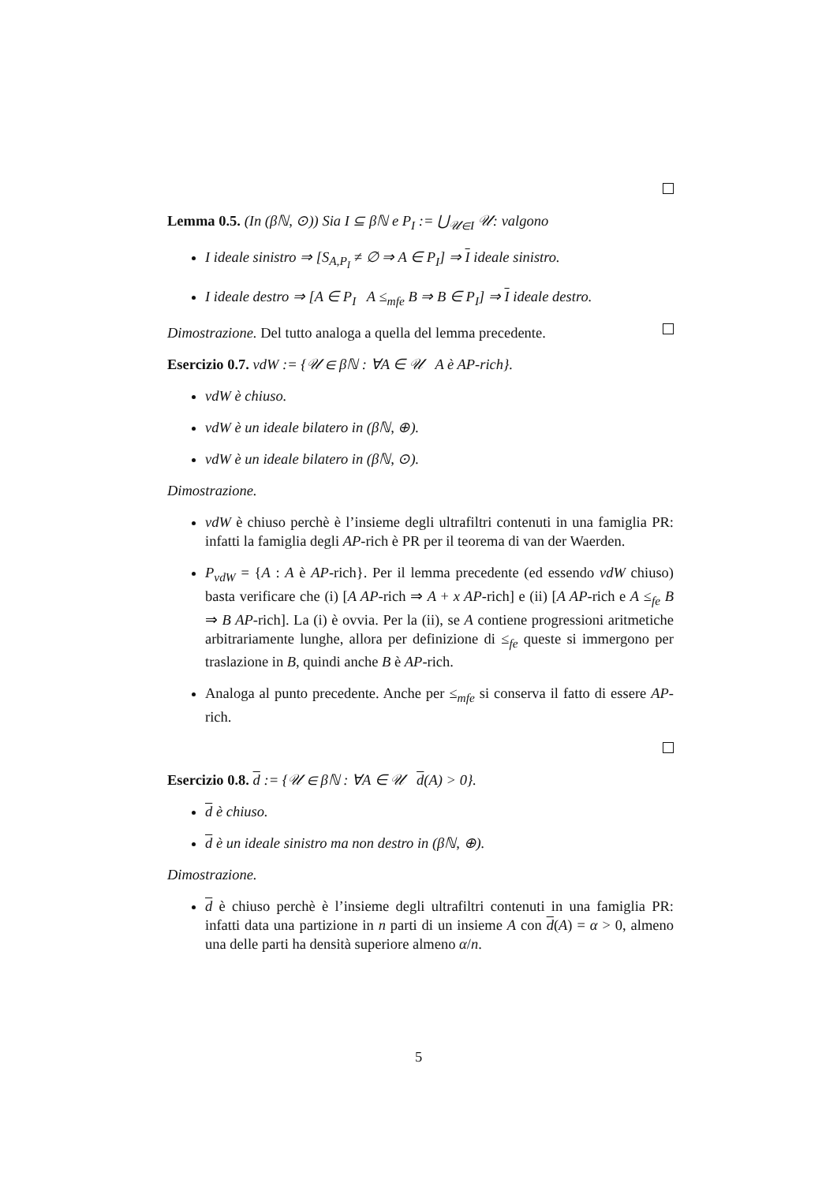Lemma 0.5. (In (βℕ, ⊙)) Sia I ⊆ βℕ e P<sub>I</sub> := ⋃<sub>𝒰∈I</sub> 𝒰: valgono
I ideale sinistro ⇒ [S<sub>A,P<sub>I</sub></sub> ≠ ∅ ⇒ A ∈ P<sub>I</sub>] ⇒ I ideale sinistro.
I ideale destro ⇒ [A ∈ P<sub>I</sub> A ≤<sub>mfe</sub> B ⇒ B ∈ P<sub>I</sub>] ⇒ I ideale destro.
Dimostrazione. Del tutto analoga a quella del lemma precedente.
Esercizio 0.7. vdW := {𝒰 ∈ βℕ : ∀A ∈ 𝒰 A è AP-rich}.
vdW è chiuso.
vdW è un ideale bilatero in (βℕ, ⊕).
vdW è un ideale bilatero in (βℕ, ⊙).
Dimostrazione.
vdW è chiuso perchè è l’insieme degli ultrafiltri contenuti in una famiglia PR: infatti la famiglia degli AP-rich è PR per il teorema di van der Waerden.
P<sub>vdW</sub> = {A : A è AP-rich}. Per il lemma precedente (ed essendo vdW chiuso) basta verificare che (i) [A AP-rich ⇒ A + x AP-rich] e (ii) [A AP-rich e A ≤<sub>fe</sub> B ⇒ B AP-rich]. La (i) è ovvia. Per la (ii), se A contiene progressioni aritmetiche arbitrariamente lunghe, allora per definizione di ≤<sub>fe</sub> queste si immergono per traslazione in B, quindi anche B è AP-rich.
Analoga al punto precedente. Anche per ≤<sub>mfe</sub> si conserva il fatto di essere AP-rich.
Esercizio 0.8. d := {𝒰 ∈ βℕ : ∀A ∈ 𝒰 d(A) > 0}.
d è chiuso.
d è un ideale sinistro ma non destro in (βℕ, ⊕).
Dimostrazione.
d è chiuso perchè è l’insieme degli ultrafiltri contenuti in una famiglia PR: infatti data una partizione in n parti di un insieme A con d(A) = α > 0, almeno una delle parti ha densità superiore almeno α/n.
5